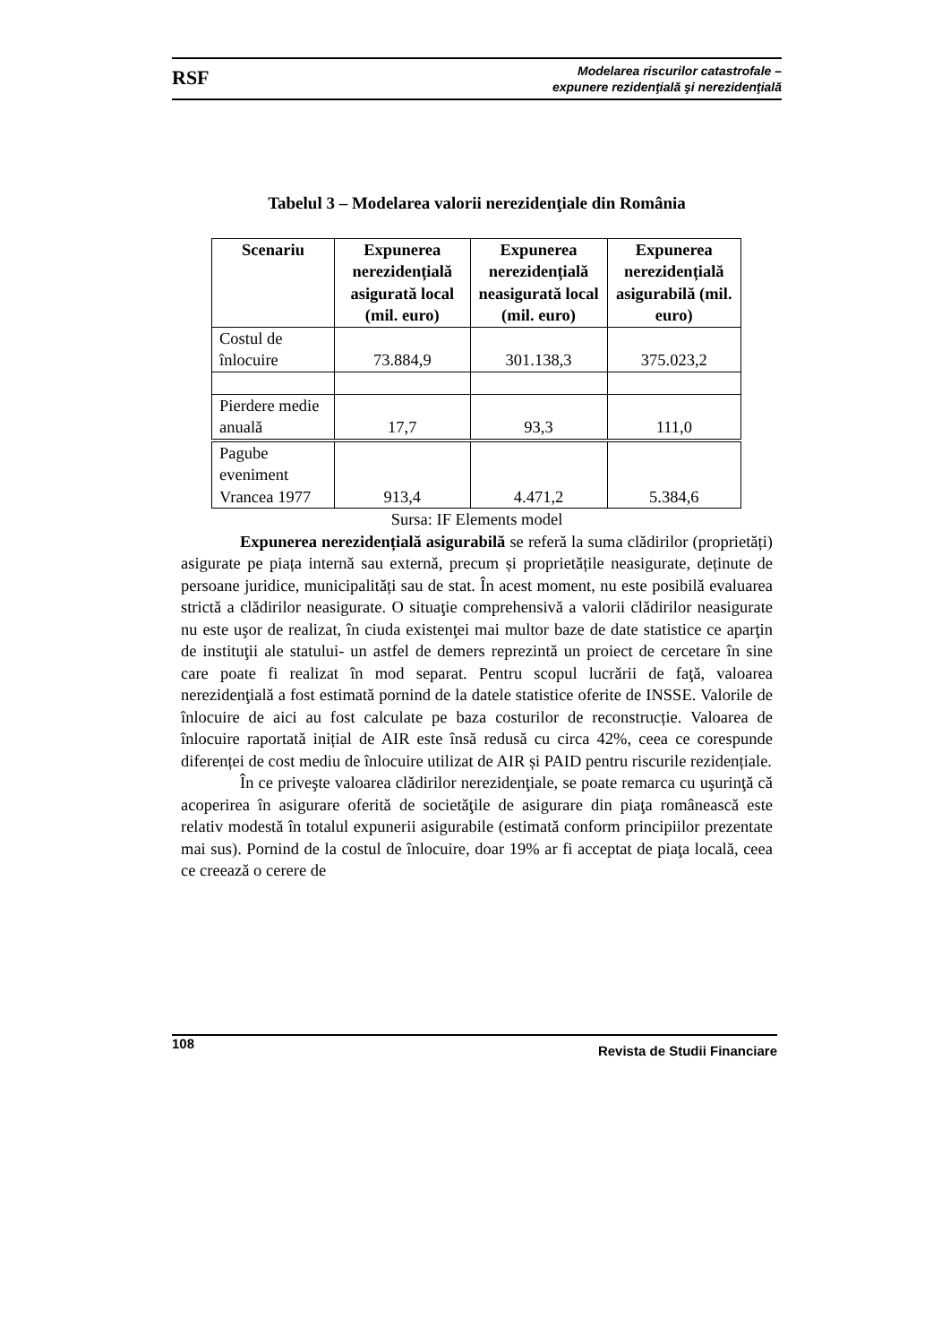RSF
Modelarea riscurilor catastrofale –
expunere rezidenţială şi nerezidenţială
Tabelul 3 – Modelarea valorii nerezidenţiale din România
| Scenariu | Expunerea nerezidențială asigurată local (mil. euro) | Expunerea nerezidențială neasigurată local (mil. euro) | Expunerea nerezidențială asigurabilă (mil. euro) |
| --- | --- | --- | --- |
| Costul de înlocuire | 73.884,9 | 301.138,3 | 375.023,2 |
| Pierdere medie anuală | 17,7 | 93,3 | 111,0 |
| Pagube eveniment Vrancea 1977 | 913,4 | 4.471,2 | 5.384,6 |
Sursa: IF Elements model
Expunerea nerezidențială asigurabilă se referă la suma clădirilor (proprietăți) asigurate pe piața internă sau externă, precum și proprietățile neasigurate, deținute de persoane juridice, municipalități sau de stat. În acest moment, nu este posibilă evaluarea strictă a clădirilor neasigurate. O situaţie comprehensivă a valorii clădirilor neasigurate nu este uşor de realizat, în ciuda existenţei mai multor baze de date statistice ce aparţin de instituţii ale statului- un astfel de demers reprezintă un proiect de cercetare în sine care poate fi realizat în mod separat. Pentru scopul lucrării de faţă, valoarea nerezidenţială a fost estimată pornind de la datele statistice oferite de INSSE. Valorile de înlocuire de aici au fost calculate pe baza costurilor de reconstrucție. Valoarea de înlocuire raportată inițial de AIR este însă redusă cu circa 42%, ceea ce corespunde diferenței de cost mediu de înlocuire utilizat de AIR și PAID pentru riscurile rezidențiale.
În ce priveşte valoarea clădirilor nerezidenţiale, se poate remarca cu uşurinţă că acoperirea în asigurare oferită de societăţile de asigurare din piaţa românească este relativ modestă în totalul expunerii asigurabile (estimată conform principiilor prezentate mai sus). Pornind de la costul de înlocuire, doar 19% ar fi acceptat de piaţa locală, ceea ce creează o cerere de
108 Revista de Studii Financiare